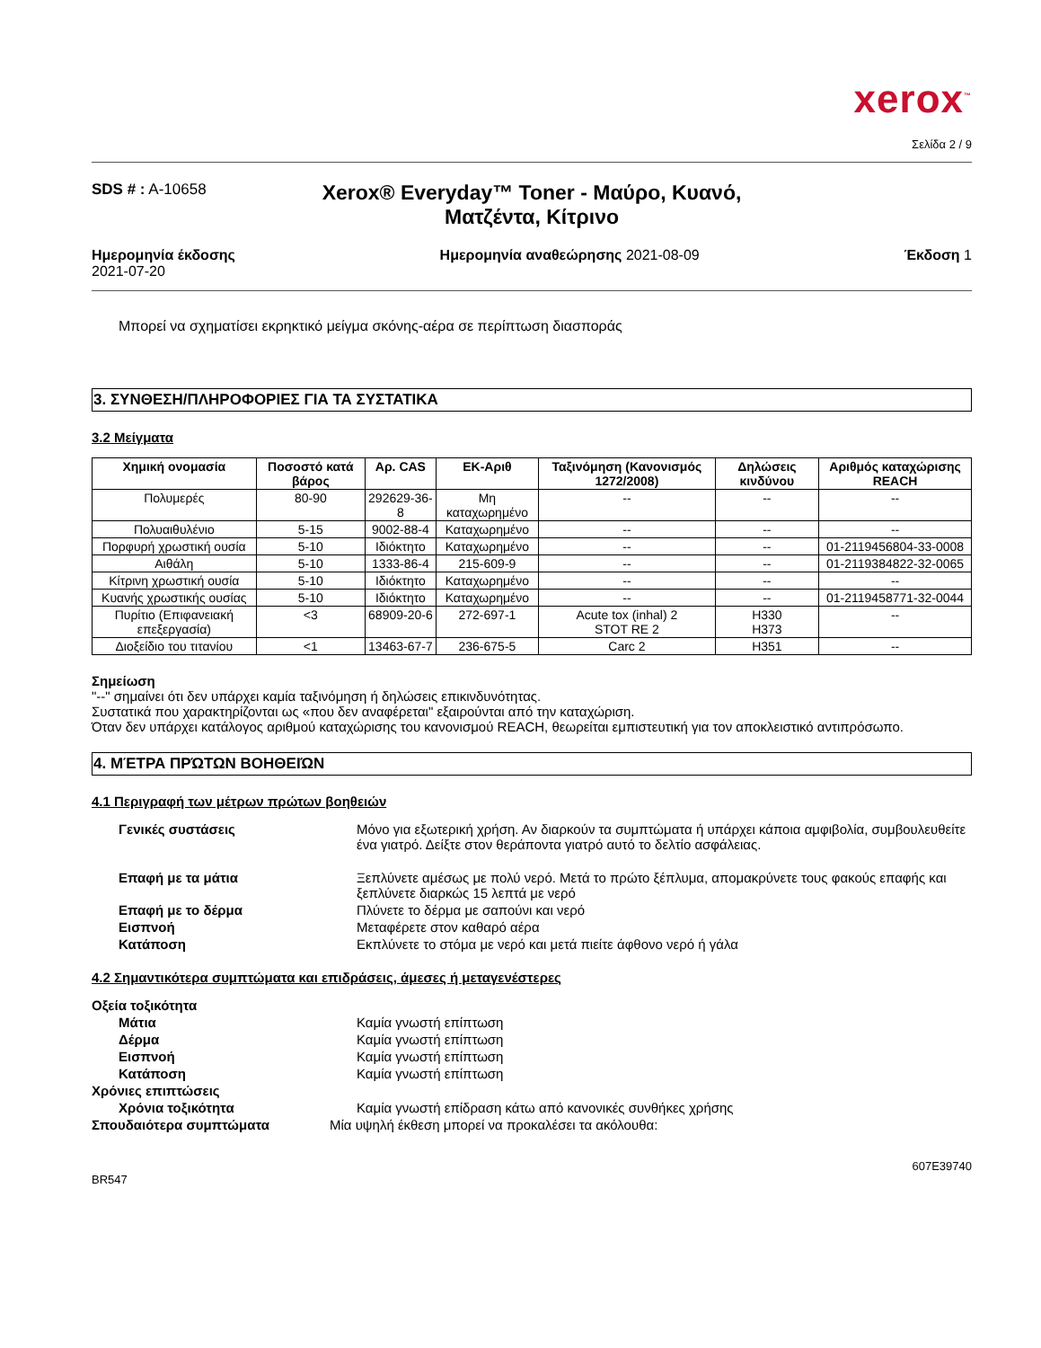xerox<sup>™</sup>
Σελίδα 2 / 9
SDS # : A-10658
Xerox® Everyday™ Toner - Μαύρο, Κυανό, Ματζέντα, Κίτρινο
Ημερομηνία έκδοσης
2021-07-20
Ημερομηνία αναθεώρησης 2021-08-09
Έκδοση 1
Μπορεί να σχηματίσει εκρηκτικό μείγμα σκόνης-αέρα σε περίπτωση διασποράς
3. ΣΥΝΘΕΣΗ/ΠΛΗΡΟΦΟΡΙΕΣ ΓΙΑ ΤΑ ΣΥΣΤΑΤΙΚΑ
3.2 Μείγματα
| Χημική ονομασία | Ποσοστό κατά βάρος | Αρ. CAS | ΕΚ-Αριθ | Ταξινόμηση (Κανονισμός 1272/2008) | Δηλώσεις κινδύνου | Αριθμός καταχώρισης REACH |
| --- | --- | --- | --- | --- | --- | --- |
| Πολυμερές | 80-90 | 292629-36-8 | Μη καταχωρημένο | -- | -- | -- |
| Πολυαιθυλένιο | 5-15 | 9002-88-4 | Καταχωρημένο | -- | -- | -- |
| Πορφυρή χρωστική ουσία | 5-10 | Ιδιόκτητο | Καταχωρημένο | -- | -- | 01-2119456804-33-0008 |
| Αιθάλη | 5-10 | 1333-86-4 | 215-609-9 | -- | -- | 01-2119384822-32-0065 |
| Κίτρινη χρωστική ουσία | 5-10 | Ιδιόκτητο | Καταχωρημένο | -- | -- | -- |
| Κυανής χρωστικής ουσίας | 5-10 | Ιδιόκτητο | Καταχωρημένο | -- | -- | 01-2119458771-32-0044 |
| Πυρίτιο (Επιφανειακή επεξεργασία) | <3 | 68909-20-6 | 272-697-1 | Acute tox (inhal) 2 STOT RE 2 | H330 H373 | -- |
| Διοξείδιο του τιτανίου | <1 | 13463-67-7 | 236-675-5 | Carc 2 | H351 | -- |
Σημείωση
"--" σημαίνει ότι δεν υπάρχει καμία ταξινόμηση ή δηλώσεις επικινδυνότητας.
Συστατικά που χαρακτηρίζονται ως «που δεν αναφέρεται" εξαιρούνται από την καταχώριση.
Όταν δεν υπάρχει κατάλογος αριθμού καταχώρισης του κανονισμού REACH, θεωρείται εμπιστευτική για τον αποκλειστικό αντιπρόσωπο.
4. ΜΈΤΡΑ ΠΡΏΤΩΝ ΒΟΗΘΕΙΏΝ
4.1 Περιγραφή των μέτρων πρώτων βοηθειών
Γενικές συστάσεις Μόνο για εξωτερική χρήση. Αν διαρκούν τα συμπτώματα ή υπάρχει κάποια αμφιβολία, συμβουλευθείτε ένα γιατρό. Δείξτε στον θεράποντα γιατρό αυτό το δελτίο ασφάλειας.
Επαφή με τα μάτια Ξεπλύνετε αμέσως με πολύ νερό. Μετά το πρώτο ξέπλυμα, απομακρύνετε τους φακούς επαφής και ξεπλύνετε διαρκώς 15 λεπτά με νερό
Επαφή με το δέρμα Πλύνετε το δέρμα με σαπούνι και νερό
Εισπνοή Μεταφέρετε στον καθαρό αέρα
Κατάποση Εκπλύνετε το στόμα με νερό και μετά πιείτε άφθονο νερό ή γάλα
4.2 Σημαντικότερα συμπτώματα και επιδράσεις, άμεσες ή μεταγενέστερες
Οξεία τοξικότητα
Μάτια Καμία γνωστή επίπτωση
Δέρμα Καμία γνωστή επίπτωση
Εισπνοή Καμία γνωστή επίπτωση
Κατάποση Καμία γνωστή επίπτωση
Χρόνιες επιπτώσεις
Χρόνια τοξικότητα Καμία γνωστή επίδραση κάτω από κανονικές συνθήκες χρήσης
Σπουδαιότερα συμπτώματα Μία υψηλή έκθεση μπορεί να προκαλέσει τα ακόλουθα:
607E39740
BR547